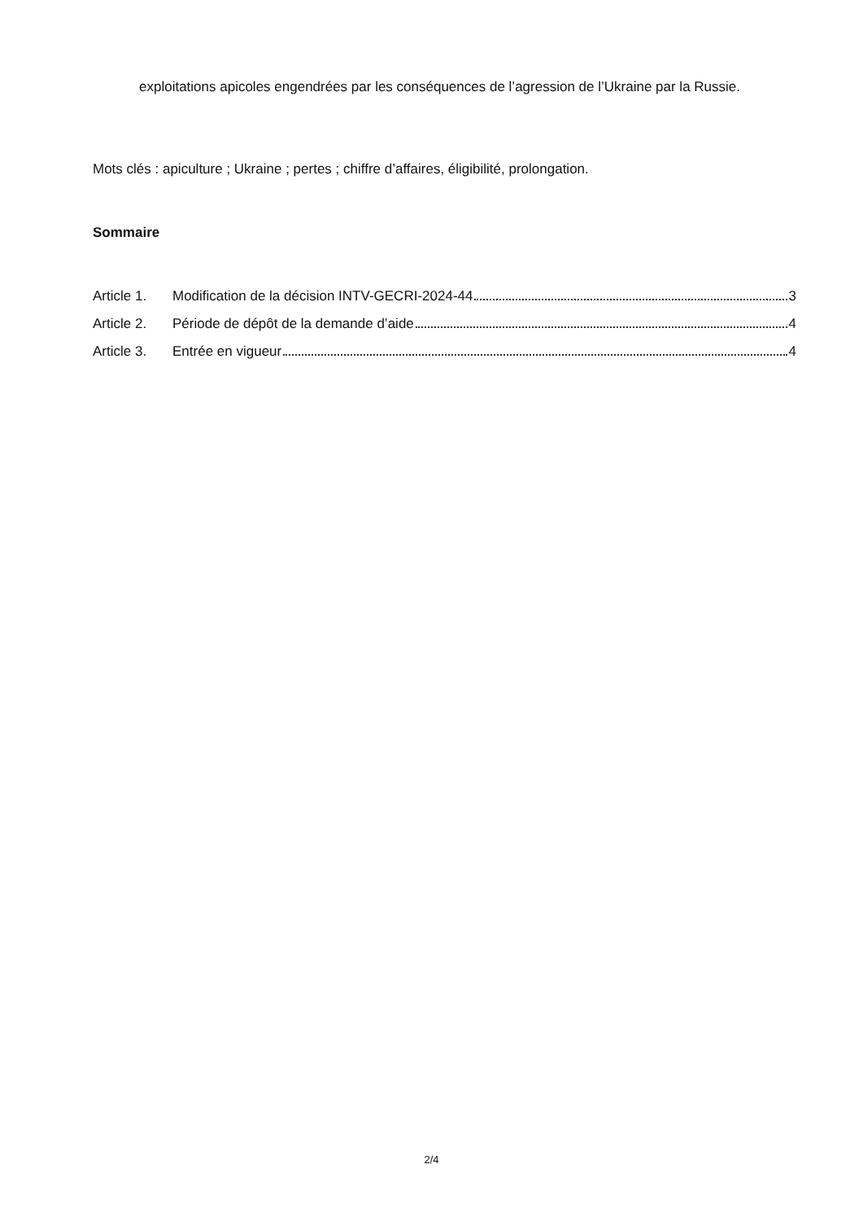exploitations apicoles engendrées par les conséquences de l’agression de l’Ukraine par la Russie.
Mots clés : apiculture ; Ukraine ; pertes ; chiffre d’affaires, éligibilité, prolongation.
Sommaire
Article 1. Modification de la décision INTV-GECRI-2024-44 3
Article 2. Période de dépôt de la demande d’aide 4
Article 3. Entrée en vigueur 4
2/4